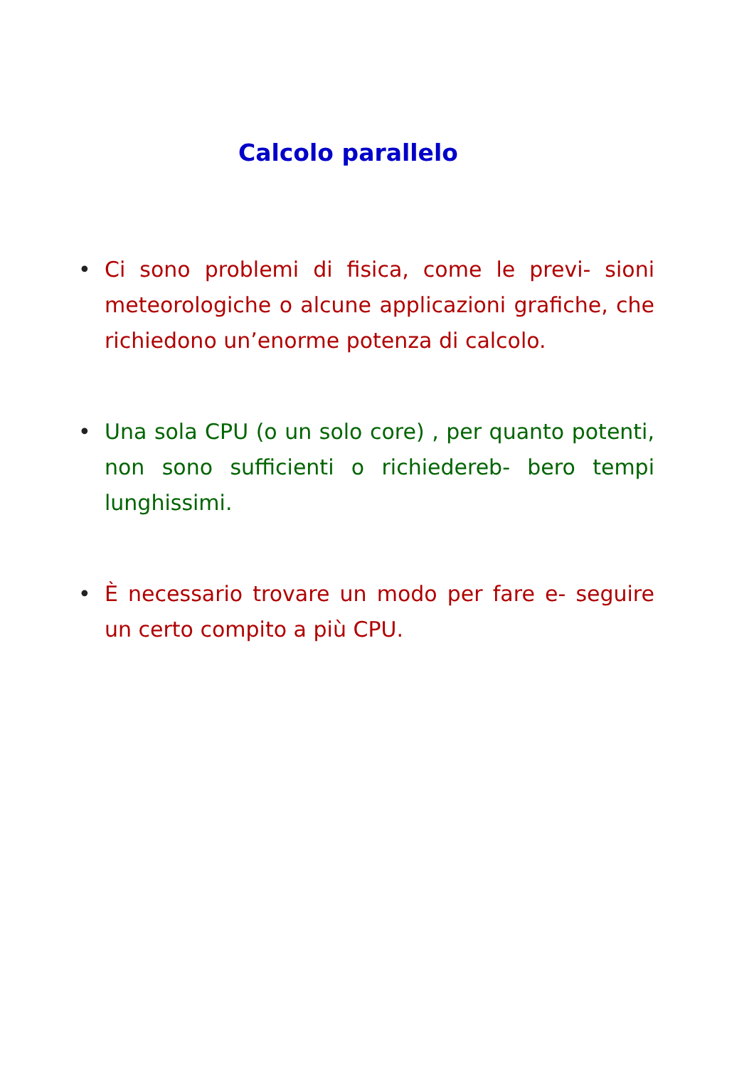Calcolo parallelo
• Ci sono problemi di fisica, come le previ- sioni meteorologiche o alcune applicazioni grafiche, che richiedono un’enorme potenza di calcolo.
• Una sola CPU (o un solo core) , per quanto potenti, non sono sufficienti o richiedereb- bero tempi lunghissimi.
• È necessario trovare un modo per fare e- seguire un certo compito a più CPU.